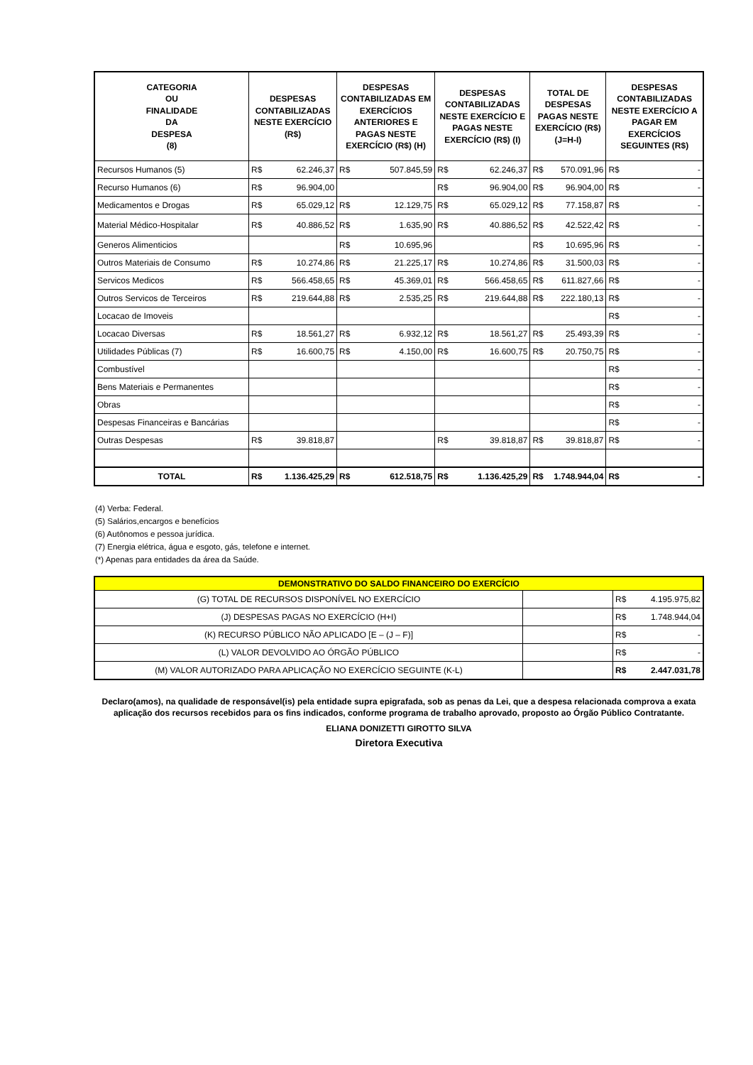| CATEGORIA OU FINALIDADE DA DESPESA (8) | DESPESAS CONTABILIZADAS NESTE EXERCÍCIO (R$) | DESPESAS CONTABILIZADAS EM EXERCÍCIOS ANTERIORES E PAGAS NESTE EXERCÍCIO (R$) (H) | DESPESAS CONTABILIZADAS NESTE EXERCÍCIO E PAGAS NESTE EXERCÍCIO (R$) (I) | TOTAL DE DESPESAS PAGAS NESTE EXERCÍCIO (R$) (J=H-I) | DESPESAS CONTABILIZADAS NESTE EXERCÍCIO A PAGAR EM EXERCÍCIOS SEGUINTES (R$) |
| --- | --- | --- | --- | --- | --- |
| Recursos Humanos (5) | R$ 62.246,37 | R$ 507.845,59 | R$ 62.246,37 | R$ 570.091,96 | R$ - |
| Recurso Humanos (6) | R$ 96.904,00 | | R$ 96.904,00 | R$ 96.904,00 | R$ - |
| Medicamentos e Drogas | R$ 65.029,12 | R$ 12.129,75 | R$ 65.029,12 | R$ 77.158,87 | R$ - |
| Material Médico-Hospitalar | R$ 40.886,52 | R$ 1.635,90 | R$ 40.886,52 | R$ 42.522,42 | R$ - |
| Generos Alimenticios | | R$ 10.695,96 | | R$ 10.695,96 | R$ - |
| Outros Materiais de Consumo | R$ 10.274,86 | R$ 21.225,17 | R$ 10.274,86 | R$ 31.500,03 | R$ - |
| Servicos Medicos | R$ 566.458,65 | R$ 45.369,01 | R$ 566.458,65 | R$ 611.827,66 | R$ - |
| Outros Servicos de Terceiros | R$ 219.644,88 | R$ 2.535,25 | R$ 219.644,88 | R$ 222.180,13 | R$ - |
| Locacao de Imoveis | | | | | R$ - |
| Locacao Diversas | R$ 18.561,27 | R$ 6.932,12 | R$ 18.561,27 | R$ 25.493,39 | R$ - |
| Utilidades Públicas (7) | R$ 16.600,75 | R$ 4.150,00 | R$ 16.600,75 | R$ 20.750,75 | R$ - |
| Combustível | | | | | R$ - |
| Bens Materiais e Permanentes | | | | | R$ - |
| Obras | | | | | R$ - |
| Despesas Financeiras e Bancárias | | | | | R$ - |
| Outras Despesas | R$ 39.818,87 | | R$ 39.818,87 | R$ 39.818,87 | R$ - |
| TOTAL | R$ 1.136.425,29 | R$ 612.518,75 | R$ 1.136.425,29 | R$ 1.748.944,04 | R$ - |
(4) Verba: Federal.
(5) Salários,encargos e benefícios
(6) Autônomos e pessoa jurídica.
(7) Energia elétrica, água e esgoto, gás, telefone e internet.
(*) Apenas para entidades da área da Saúde.
| DEMONSTRATIVO DO SALDO FINANCEIRO DO EXERCÍCIO | | |
| (G) TOTAL DE RECURSOS DISPONÍVEL NO EXERCÍCIO | | R$ 4.195.975,82 |
| (J) DESPESAS PAGAS NO EXERCÍCIO (H+I) | | R$ 1.748.944,04 |
| (K) RECURSO PÚBLICO NÃO APLICADO [E – (J – F)] | | R$ - |
| (L) VALOR DEVOLVIDO AO ÓRGÃO PÚBLICO | | R$ - |
| (M) VALOR AUTORIZADO PARA APLICAÇÃO NO EXERCÍCIO SEGUINTE (K-L) | | R$ 2.447.031,78 |
Declaro(amos), na qualidade de responsável(is) pela entidade supra epigrafada, sob as penas da Lei, que a despesa relacionada comprova a exata aplicação dos recursos recebidos para os fins indicados, conforme programa de trabalho aprovado, proposto ao Órgão Público Contratante.
ELIANA DONIZETTI GIROTTO SILVA
Diretora Executiva